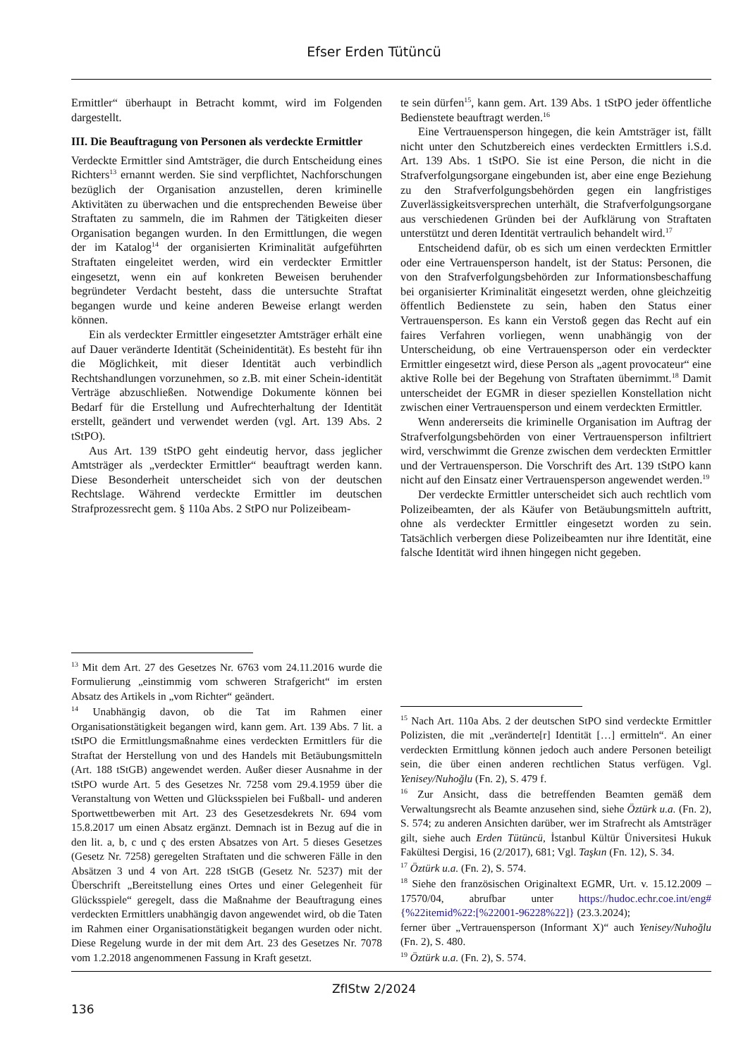Efser Erden Tütüncü
Ermittler“ überhaupt in Betracht kommt, wird im Folgenden dargestellt.
III. Die Beauftragung von Personen als verdeckte Ermittler
Verdeckte Ermittler sind Amtsträger, die durch Entscheidung eines Richters<sup>13</sup> ernannt werden. Sie sind verpflichtet, Nachforschungen bezüglich der Organisation anzustellen, deren kriminelle Aktivitäten zu überwachen und die entsprechenden Beweise über Straftaten zu sammeln, die im Rahmen der Tätigkeiten dieser Organisation begangen wurden. In den Ermittlungen, die wegen der im Katalog<sup>14</sup> der organisierten Kriminalität aufgeführten Straftaten eingeleitet werden, wird ein verdeckter Ermittler eingesetzt, wenn ein auf konkreten Beweisen beruhender begründeter Verdacht besteht, dass die untersuchte Straftat begangen wurde und keine anderen Beweise erlangt werden können.
Ein als verdeckter Ermittler eingesetzter Amtsträger erhält eine auf Dauer veränderte Identität (Scheinidentität). Es besteht für ihn die Möglichkeit, mit dieser Identität auch verbindlich Rechtshandlungen vorzunehmen, so z.B. mit einer Schein-identität Verträge abzuschließen. Notwendige Dokumente können bei Bedarf für die Erstellung und Aufrechterhaltung der Identität erstellt, geändert und verwendet werden (vgl. Art. 139 Abs. 2 tStPO).
Aus Art. 139 tStPO geht eindeutig hervor, dass jeglicher Amtsträger als „verdeckter Ermittler“ beauftragt werden kann. Diese Besonderheit unterscheidet sich von der deutschen Rechtslage. Während verdeckte Ermittler im deutschen Strafprozessrecht gem. § 110a Abs. 2 StPO nur Polizeibeam-
<sup>13</sup> Mit dem Art. 27 des Gesetzes Nr. 6763 vom 24.11.2016 wurde die Formulierung „einstimmig vom schweren Strafgericht“ im ersten Absatz des Artikels in „vom Richter“ geändert.
<sup>14</sup> Unabhängig davon, ob die Tat im Rahmen einer Organisationstätigkeit begangen wird, kann gem. Art. 139 Abs. 7 lit. a tStPO die Ermittlungsmaßnahme eines verdeckten Ermittlers für die Straftat der Herstellung von und des Handels mit Betäubungsmitteln (Art. 188 tStGB) angewendet werden. Außer dieser Ausnahme in der tStPO wurde Art. 5 des Gesetzes Nr. 7258 vom 29.4.1959 über die Veranstaltung von Wetten und Glücksspielen bei Fußball- und anderen Sportwettbewerben mit Art. 23 des Gesetzesdekrets Nr. 694 vom 15.8.2017 um einen Absatz ergänzt. Demnach ist in Bezug auf die in den lit. a, b, c und ç des ersten Absatzes von Art. 5 dieses Gesetzes (Gesetz Nr. 7258) geregelten Straftaten und die schweren Fälle in den Absätzen 3 und 4 von Art. 228 tStGB (Gesetz Nr. 5237) mit der Überschrift „Bereitstellung eines Ortes und einer Gelegenheit für Glücksspiele“ geregelt, dass die Maßnahme der Beauftragung eines verdeckten Ermittlers unabhängig davon angewendet wird, ob die Taten im Rahmen einer Organisationstätigkeit begangen wurden oder nicht. Diese Regelung wurde in der mit dem Art. 23 des Gesetzes Nr. 7078 vom 1.2.2018 angenommenen Fassung in Kraft gesetzt.
te sein dürfen<sup>15</sup>, kann gem. Art. 139 Abs. 1 tStPO jeder öffentliche Bedienstete beauftragt werden.<sup>16</sup>
Eine Vertrauensperson hingegen, die kein Amtsträger ist, fällt nicht unter den Schutzbereich eines verdeckten Ermittlers i.S.d. Art. 139 Abs. 1 tStPO. Sie ist eine Person, die nicht in die Strafverfolgungsorgane eingebunden ist, aber eine enge Beziehung zu den Strafverfolgungsbehörden gegen ein langfristiges Zuverlässigkeitsversprechen unterhält, die Strafverfolgungsorgane aus verschiedenen Gründen bei der Aufklärung von Straftaten unterstützt und deren Identität vertraulich behandelt wird.<sup>17</sup>
Entscheidend dafür, ob es sich um einen verdeckten Ermittler oder eine Vertrauensperson handelt, ist der Status: Personen, die von den Strafverfolgungsbehörden zur Informationsbeschaffung bei organisierter Kriminalität eingesetzt werden, ohne gleichzeitig öffentlich Bedienstete zu sein, haben den Status einer Vertrauensperson. Es kann ein Verstoß gegen das Recht auf ein faires Verfahren vorliegen, wenn unabhängig von der Unterscheidung, ob eine Vertrauensperson oder ein verdeckter Ermittler eingesetzt wird, diese Person als „agent provocateur“ eine aktive Rolle bei der Begehung von Straftaten übernimmt.<sup>18</sup> Damit unterscheidet der EGMR in dieser speziellen Konstellation nicht zwischen einer Vertrauensperson und einem verdeckten Ermittler.
Wenn andererseits die kriminelle Organisation im Auftrag der Strafverfolgungsbehörden von einer Vertrauensperson infiltriert wird, verschwimmt die Grenze zwischen dem verdeckten Ermittler und der Vertrauensperson. Die Vorschrift des Art. 139 tStPO kann nicht auf den Einsatz einer Vertrauensperson angewendet werden.<sup>19</sup>
Der verdeckte Ermittler unterscheidet sich auch rechtlich vom Polizeibeamten, der als Käufer von Betäubungsmitteln auftritt, ohne als verdeckter Ermittler eingesetzt worden zu sein. Tatsächlich verbergen diese Polizeibeamten nur ihre Identität, eine falsche Identität wird ihnen hingegen nicht gegeben.
<sup>15</sup> Nach Art. 110a Abs. 2 der deutschen StPO sind verdeckte Ermittler Polizisten, die mit „veränderte[r] Identität […] ermitteln“. An einer verdeckten Ermittlung können jedoch auch andere Personen beteiligt sein, die über einen anderen rechtlichen Status verfügen. Vgl. Yenisey/Nuhoğlu (Fn. 2), S. 479 f.
<sup>16</sup> Zur Ansicht, dass die betreffenden Beamten gemäß dem Verwaltungsrecht als Beamte anzusehen sind, siehe Öztürk u.a. (Fn. 2), S. 574; zu anderen Ansichten darüber, wer im Strafrecht als Amtsträger gilt, siehe auch Erden Tütüncü, İstanbul Kültür Üniversitesi Hukuk Fakültesi Dergisi, 16 (2/2017), 681; Vgl. Taşkın (Fn. 12), S. 34.
<sup>17</sup> Öztürk u.a. (Fn. 2), S. 574.
<sup>18</sup> Siehe den französischen Originaltext EGMR, Urt. v. 15.12.2009 – 17570/04, abrufbar unter https://hudoc.echr.coe.int/eng#{%22itemid%22:[%22001-96228%22]} (23.3.2024);
ferner über „Vertrauensperson (Informant X)“ auch Yenisey/Nuhoğlu (Fn. 2), S. 480.
<sup>19</sup> Öztürk u.a. (Fn. 2), S. 574.
ZfIStw 2/2024
136